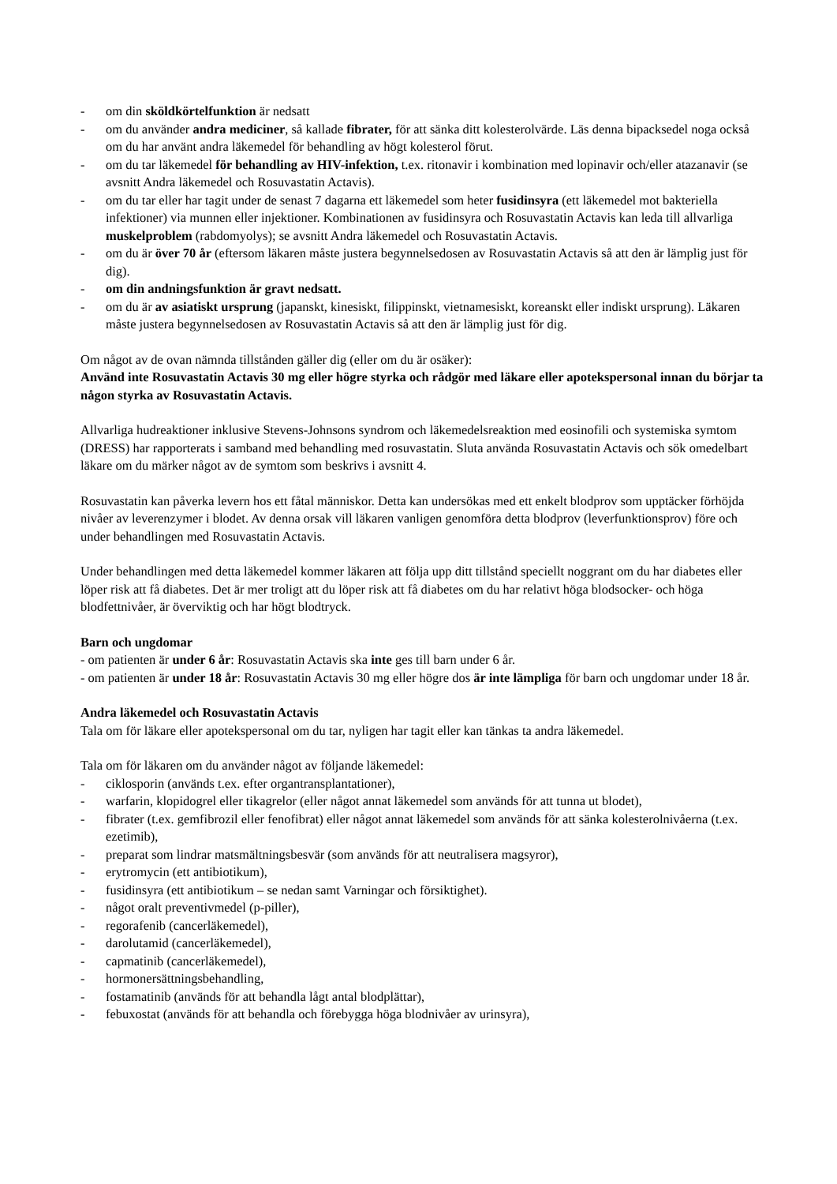- om din sköldkörtelfunktion är nedsatt
- om du använder andra mediciner, så kallade fibrater, för att sänka ditt kolesterolvärde. Läs denna bipacksedel noga också om du har använt andra läkemedel för behandling av högt kolesterol förut.
- om du tar läkemedel för behandling av HIV-infektion, t.ex. ritonavir i kombination med lopinavir och/eller atazanavir (se avsnitt Andra läkemedel och Rosuvastatin Actavis).
- om du tar eller har tagit under de senast 7 dagarna ett läkemedel som heter fusidinsyra (ett läkemedel mot bakteriella infektioner) via munnen eller injektioner. Kombinationen av fusidinsyra och Rosuvastatin Actavis kan leda till allvarliga muskelproblem (rabdomyolys); se avsnitt Andra läkemedel och Rosuvastatin Actavis.
- om du är över 70 år (eftersom läkaren måste justera begynnelsedosen av Rosuvastatin Actavis så att den är lämplig just för dig).
- om din andningsfunktion är gravt nedsatt.
- om du är av asiatiskt ursprung (japanskt, kinesiskt, filippinskt, vietnamesiskt, koreanskt eller indiskt ursprung). Läkaren måste justera begynnelsedosen av Rosuvastatin Actavis så att den är lämplig just för dig.
Om något av de ovan nämnda tillstånden gäller dig (eller om du är osäker):
Använd inte Rosuvastatin Actavis 30 mg eller högre styrka och rådgör med läkare eller apotekspersonal innan du börjar ta någon styrka av Rosuvastatin Actavis.
Allvarliga hudreaktioner inklusive Stevens-Johnsons syndrom och läkemedelsreaktion med eosinofili och systemiska symtom (DRESS) har rapporterats i samband med behandling med rosuvastatin. Sluta använda Rosuvastatin Actavis och sök omedelbart läkare om du märker något av de symtom som beskrivs i avsnitt 4.
Rosuvastatin kan påverka levern hos ett fåtal människor. Detta kan undersökas med ett enkelt blodprov som upptäcker förhöjda nivåer av leverenzymer i blodet. Av denna orsak vill läkaren vanligen genomföra detta blodprov (leverfunktionsprov) före och under behandlingen med Rosuvastatin Actavis.
Under behandlingen med detta läkemedel kommer läkaren att följa upp ditt tillstånd speciellt noggrant om du har diabetes eller löper risk att få diabetes. Det är mer troligt att du löper risk att få diabetes om du har relativt höga blodsocker- och höga blodfettnivåer, är överviktig och har högt blodtryck.
Barn och ungdomar
- om patienten är under 6 år: Rosuvastatin Actavis ska inte ges till barn under 6 år.
- om patienten är under 18 år: Rosuvastatin Actavis 30 mg eller högre dos är inte lämpliga för barn och ungdomar under 18 år.
Andra läkemedel och Rosuvastatin Actavis
Tala om för läkare eller apotekspersonal om du tar, nyligen har tagit eller kan tänkas ta andra läkemedel.
Tala om för läkaren om du använder något av följande läkemedel:
- ciklosporin (används t.ex. efter organtransplantationer),
- warfarin, klopidogrel eller tikagrelor (eller något annat läkemedel som används för att tunna ut blodet),
- fibrater (t.ex. gemfibrozil eller fenofibrat) eller något annat läkemedel som används för att sänka kolesterolnivåerna (t.ex. ezetimib),
- preparat som lindrar matsmältningsbesvär (som används för att neutralisera magsyror),
- erytromycin (ett antibiotikum),
- fusidinsyra (ett antibiotikum – se nedan samt Varningar och försiktighet).
- något oralt preventivmedel (p-piller),
- regorafenib (cancerläkemedel),
- darolutamid (cancerläkemedel),
- capmatinib (cancerläkemedel),
- hormonersättningsbehandling,
- fostamatinib (används för att behandla lågt antal blodplättar),
- febuxostat (används för att behandla och förebygga höga blodnivåer av urinsyra),